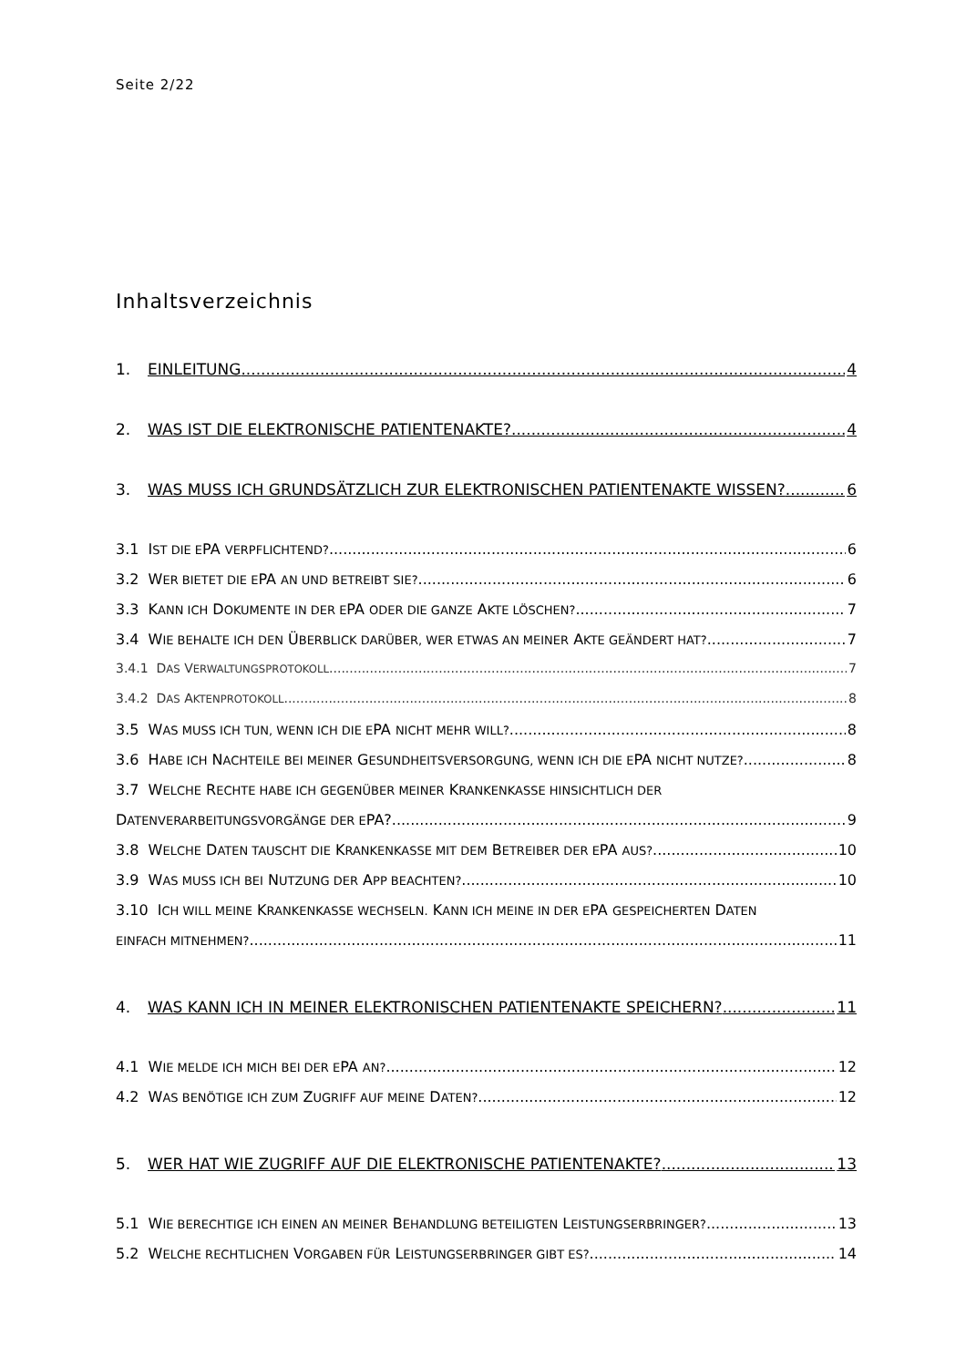Seite 2/22
Inhaltsverzeichnis
1. EINLEITUNG 4
2. WAS IST DIE ELEKTRONISCHE PATIENTENAKTE? 4
3. WAS MUSS ICH GRUNDSÄTZLICH ZUR ELEKTRONISCHEN PATIENTENAKTE WISSEN? 6
3.1 IST DIE EPA VERPFLICHTEND? 6
3.2 WER BIETET DIE EPA AN UND BETREIBT SIE? 6
3.3 KANN ICH DOKUMENTE IN DER EPA ODER DIE GANZE AKTE LÖSCHEN? 7
3.4 WIE BEHALTE ICH DEN ÜBERBLICK DARÜBER, WER ETWAS AN MEINER AKTE GEÄNDERT HAT? 7
3.4.1 DAS VERWALTUNGSPROTOKOLL 7
3.4.2 DAS AKTENPROTOKOLL 8
3.5 WAS MUSS ICH TUN, WENN ICH DIE EPA NICHT MEHR WILL? 8
3.6 HABE ICH NACHTEILE BEI MEINER GESUNDHEITSVERSORGUNG, WENN ICH DIE EPA NICHT NUTZE? 8
3.7 WELCHE RECHTE HABE ICH GEGENÜBER MEINER KRANKENKASSE HINSICHTLICH DER
DATENVERARBEITUNGSVORGÄNGE DER EPA? 9
3.8 WELCHE DATEN TAUSCHT DIE KRANKENKASSE MIT DEM BETREIBER DER EPA AUS? 10
3.9 WAS MUSS ICH BEI NUTZUNG DER APP BEACHTEN? 10
3.10 ICH WILL MEINE KRANKENKASSE WECHSELN. KANN ICH MEINE IN DER EPA GESPEICHERTEN DATEN
EINFACH MITNEHMEN? 11
4. WAS KANN ICH IN MEINER ELEKTRONISCHEN PATIENTENAKTE SPEICHERN? 11
4.1 WIE MELDE ICH MICH BEI DER EPA AN? 12
4.2 WAS BENÖTIGE ICH ZUM ZUGRIFF AUF MEINE DATEN? 12
5. WER HAT WIE ZUGRIFF AUF DIE ELEKTRONISCHE PATIENTENAKTE? 13
5.1 WIE BERECHTIGE ICH EINEN AN MEINER BEHANDLUNG BETEILIGTEN LEISTUNGSERBRINGER? 13
5.2 WELCHE RECHTLICHEN VORGABEN FÜR LEISTUNGSERBRINGER GIBT ES? 14